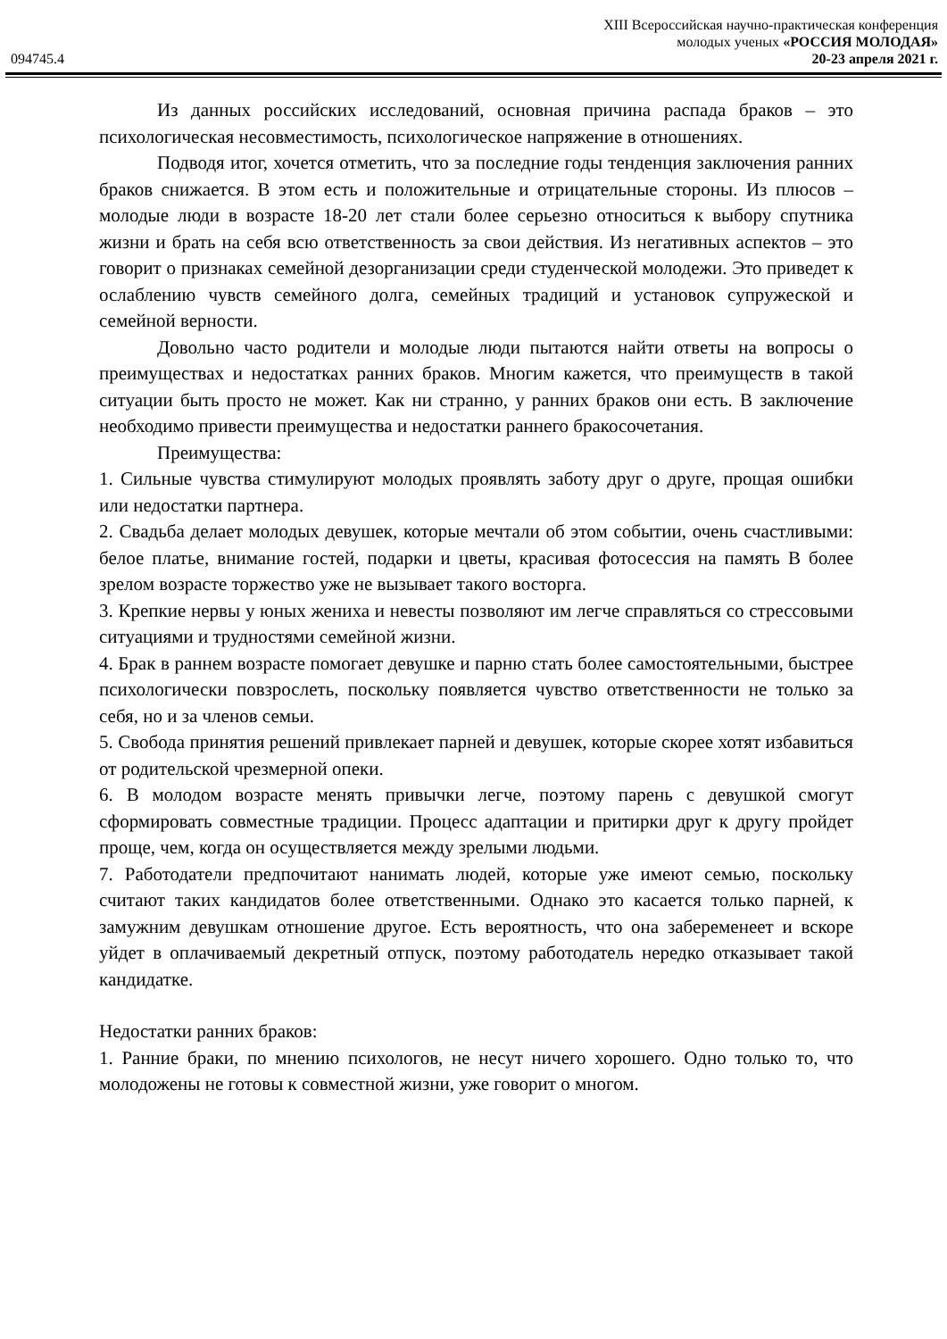094745.4
XIII Всероссийская научно-практическая конференция
молодых ученых «РОССИЯ МОЛОДАЯ»
20-23 апреля 2021 г.
Из данных российских исследований, основная причина распада браков – это психологическая несовместимость, психологическое напряжение в отношениях.
Подводя итог, хочется отметить, что за последние годы тенденция заключения ранних браков снижается. В этом есть и положительные и отрицательные стороны. Из плюсов – молодые люди в возрасте 18-20 лет стали более серьезно относиться к выбору спутника жизни и брать на себя всю ответственность за свои действия. Из негативных аспектов – это говорит о признаках семейной дезорганизации среди студенческой молодежи. Это приведет к ослаблению чувств семейного долга, семейных традиций и установок супружеской и семейной верности.
Довольно часто родители и молодые люди пытаются найти ответы на вопросы о преимуществах и недостатках ранних браков. Многим кажется, что преимуществ в такой ситуации быть просто не может. Как ни странно, у ранних браков они есть. В заключение необходимо привести преимущества и недостатки раннего бракосочетания.
Преимущества:
1. Сильные чувства стимулируют молодых проявлять заботу друг о друге, прощая ошибки или недостатки партнера.
2. Свадьба делает молодых девушек, которые мечтали об этом событии, очень счастливыми: белое платье, внимание гостей, подарки и цветы, красивая фотосессия на память В более зрелом возрасте торжество уже не вызывает такого восторга.
3. Крепкие нервы у юных жениха и невесты позволяют им легче справляться со стрессовыми ситуациями и трудностями семейной жизни.
4. Брак в раннем возрасте помогает девушке и парню стать более самостоятельными, быстрее психологически повзрослеть, поскольку появляется чувство ответственности не только за себя, но и за членов семьи.
5. Свобода принятия решений привлекает парней и девушек, которые скорее хотят избавиться от родительской чрезмерной опеки.
6. В молодом возрасте менять привычки легче, поэтому парень с девушкой смогут сформировать совместные традиции. Процесс адаптации и притирки друг к другу пройдет проще, чем, когда он осуществляется между зрелыми людьми.
7. Работодатели предпочитают нанимать людей, которые уже имеют семью, поскольку считают таких кандидатов более ответственными. Однако это касается только парней, к замужним девушкам отношение другое. Есть вероятность, что она забеременеет и вскоре уйдет в оплачиваемый декретный отпуск, поэтому работодатель нередко отказывает такой кандидатке.
Недостатки ранних браков:
1. Ранние браки, по мнению психологов, не несут ничего хорошего. Одно только то, что молодожены не готовы к совместной жизни, уже говорит о многом.